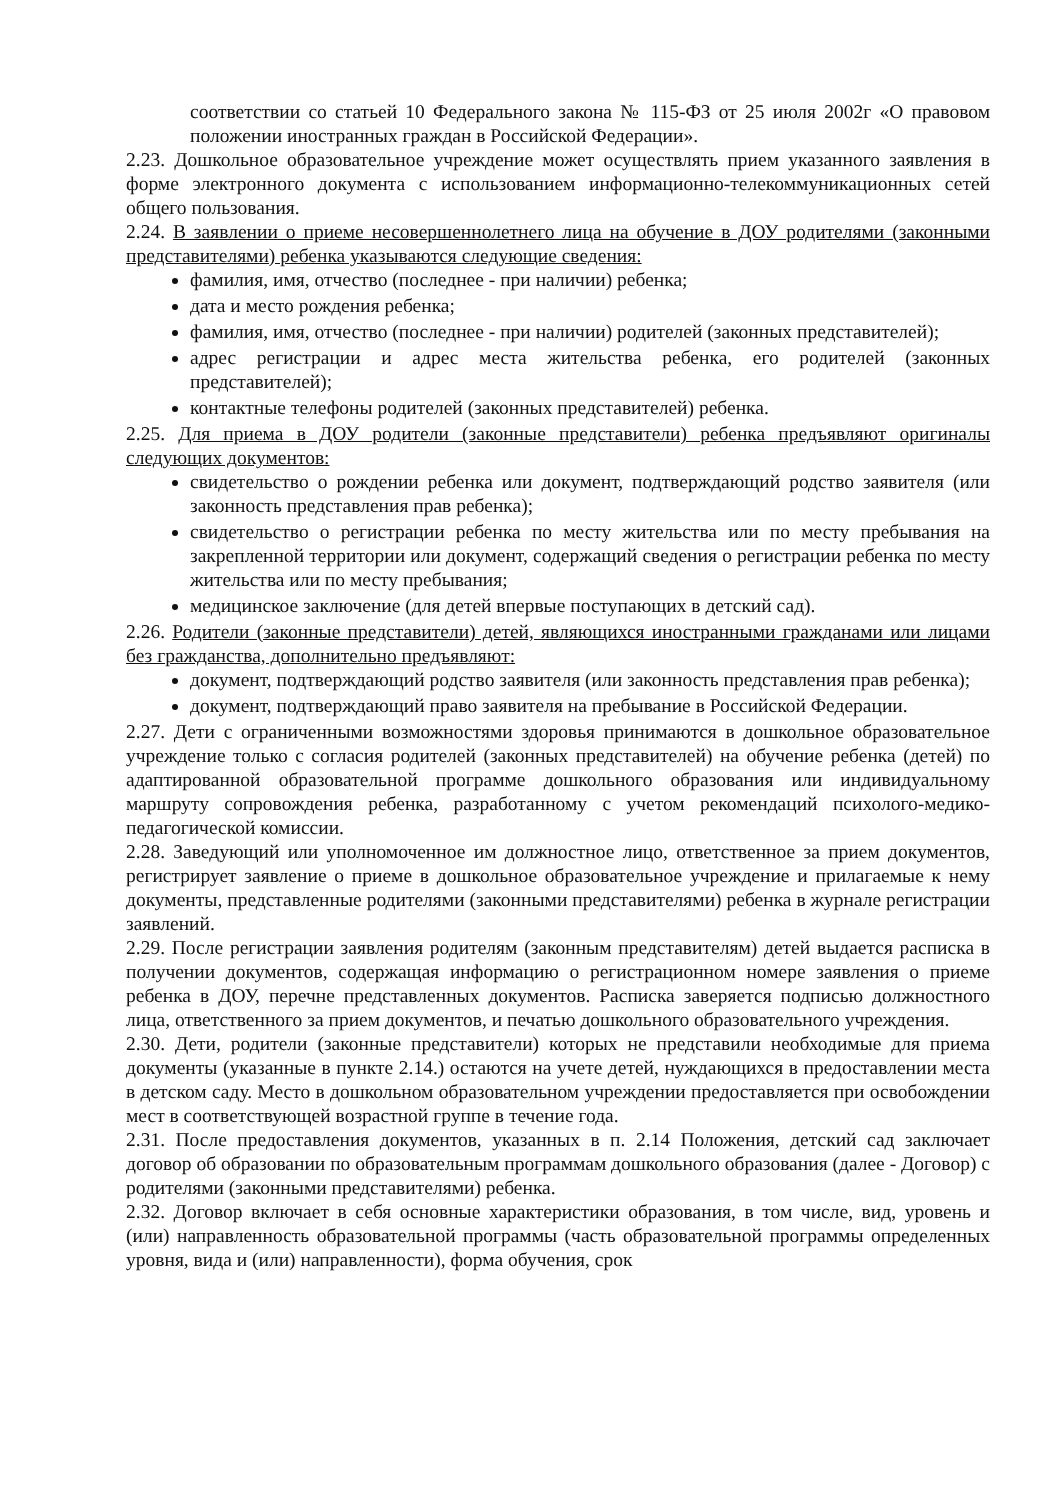соответствии со статьей 10 Федерального закона № 115-ФЗ от 25 июля 2002г «О правовом положении иностранных граждан в Российской Федерации».
2.23. Дошкольное образовательное учреждение может осуществлять прием указанного заявления в форме электронного документа с использованием информационно-телекоммуникационных сетей общего пользования.
2.24. В заявлении о приеме несовершеннолетнего лица на обучение в ДОУ родителями (законными представителями) ребенка указываются следующие сведения:
фамилия, имя, отчество (последнее - при наличии) ребенка;
дата и место рождения ребенка;
фамилия, имя, отчество (последнее - при наличии) родителей (законных представителей);
адрес регистрации и адрес места жительства ребенка, его родителей (законных представителей);
контактные телефоны родителей (законных представителей) ребенка.
2.25. Для приема в ДОУ родители (законные представители) ребенка предъявляют оригиналы следующих документов:
свидетельство о рождении ребенка или документ, подтверждающий родство заявителя (или законность представления прав ребенка);
свидетельство о регистрации ребенка по месту жительства или по месту пребывания на закрепленной территории или документ, содержащий сведения о регистрации ребенка по месту жительства или по месту пребывания;
медицинское заключение (для детей впервые поступающих в детский сад).
2.26. Родители (законные представители) детей, являющихся иностранными гражданами или лицами без гражданства, дополнительно предъявляют:
документ, подтверждающий родство заявителя (или законность представления прав ребенка);
документ, подтверждающий право заявителя на пребывание в Российской Федерации.
2.27. Дети с ограниченными возможностями здоровья принимаются в дошкольное образовательное учреждение только с согласия родителей (законных представителей) на обучение ребенка (детей) по адаптированной образовательной программе дошкольного образования или индивидуальному маршруту сопровождения ребенка, разработанному с учетом рекомендаций психолого-медико-педагогической комиссии.
2.28. Заведующий или уполномоченное им должностное лицо, ответственное за прием документов, регистрирует заявление о приеме в дошкольное образовательное учреждение и прилагаемые к нему документы, представленные родителями (законными представителями) ребенка в журнале регистрации заявлений.
2.29. После регистрации заявления родителям (законным представителям) детей выдается расписка в получении документов, содержащая информацию о регистрационном номере заявления о приеме ребенка в ДОУ, перечне представленных документов. Расписка заверяется подписью должностного лица, ответственного за прием документов, и печатью дошкольного образовательного учреждения.
2.30. Дети, родители (законные представители) которых не представили необходимые для приема документы (указанные в пункте 2.14.) остаются на учете детей, нуждающихся в предоставлении места в детском саду. Место в дошкольном образовательном учреждении предоставляется при освобождении мест в соответствующей возрастной группе в течение года.
2.31. После предоставления документов, указанных в п. 2.14 Положения, детский сад заключает договор об образовании по образовательным программам дошкольного образования (далее - Договор) с родителями (законными представителями) ребенка.
2.32. Договор включает в себя основные характеристики образования, в том числе, вид, уровень и (или) направленность образовательной программы (часть образовательной программы определенных уровня, вида и (или) направленности), форма обучения, срок